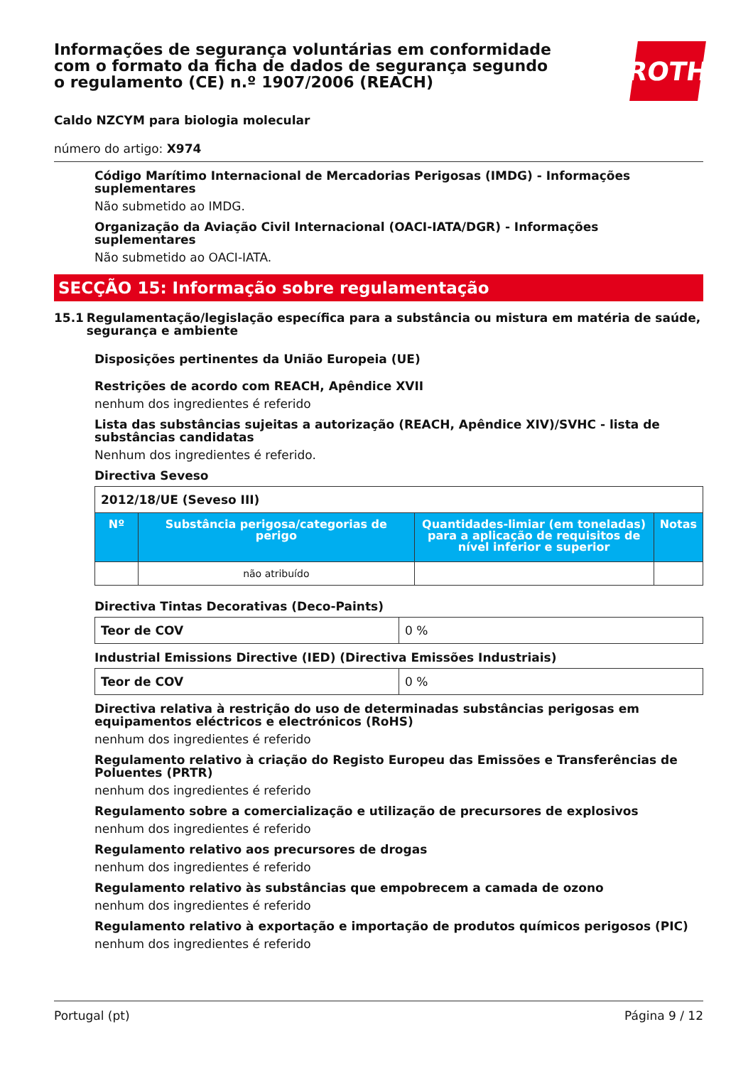Informações de segurança voluntárias em conformidade com o formato da ficha de dados de segurança segundo o regulamento (CE) n.º 1907/2006 (REACH)
ROTH
Caldo NZCYM para biologia molecular
número do artigo: X974
Código Marítimo Internacional de Mercadorias Perigosas (IMDG) - Informações suplementares
Não submetido ao IMDG.
Organização da Aviação Civil Internacional (OACI-IATA/DGR) - Informações suplementares
Não submetido ao OACI-IATA.
SECÇÃO 15: Informação sobre regulamentação
15.1 Regulamentação/legislação específica para a substância ou mistura em matéria de saúde, segurança e ambiente
Disposições pertinentes da União Europeia (UE)
Restrições de acordo com REACH, Apêndice XVII
nenhum dos ingredientes é referido
Lista das substâncias sujeitas a autorização (REACH, Apêndice XIV)/SVHC - lista de substâncias candidatas
Nenhum dos ingredientes é referido.
Directiva Seveso
| 2012/18/UE (Seveso III) | | | |
| Nº | Substância perigosa/categorias de perigo | Quantidades-limiar (em toneladas) para a aplicação de requisitos de nível inferior e superior | Notas |
| | não atribuído | | |
Directiva Tintas Decorativas (Deco-Paints)
| Teor de COV | 0 % |
Industrial Emissions Directive (IED) (Directiva Emissões Industriais)
| Teor de COV | 0 % |
Directiva relativa à restrição do uso de determinadas substâncias perigosas em equipamentos eléctricos e electrónicos (RoHS)
nenhum dos ingredientes é referido
Regulamento relativo à criação do Registo Europeu das Emissões e Transferências de Poluentes (PRTR)
nenhum dos ingredientes é referido
Regulamento sobre a comercialização e utilização de precursores de explosivos
nenhum dos ingredientes é referido
Regulamento relativo aos precursores de drogas
nenhum dos ingredientes é referido
Regulamento relativo às substâncias que empobrecem a camada de ozono
nenhum dos ingredientes é referido
Regulamento relativo à exportação e importação de produtos químicos perigosos (PIC)
nenhum dos ingredientes é referido
Portugal (pt) Página 9 / 12